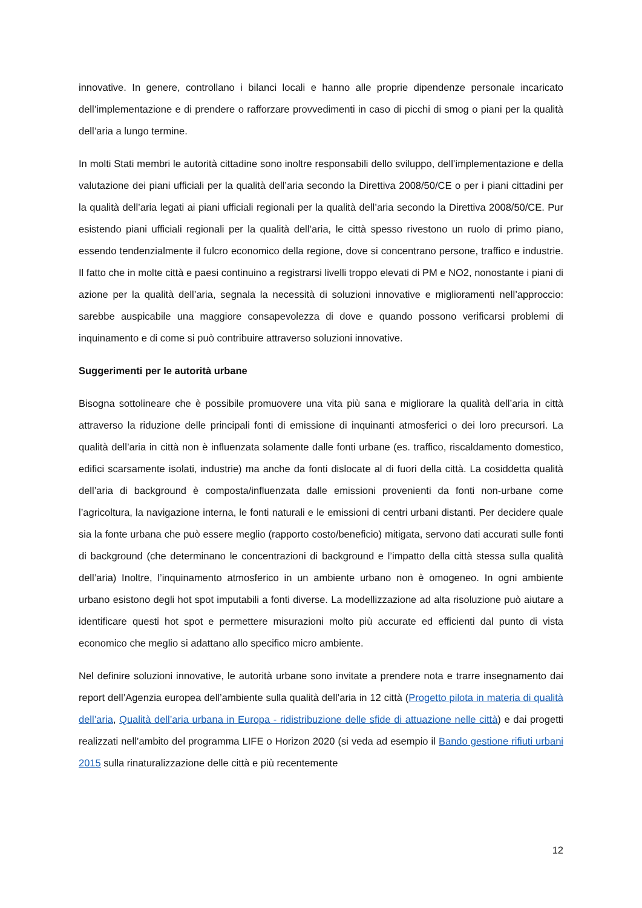innovative. In genere, controllano i bilanci locali e hanno alle proprie dipendenze personale incaricato dell’implementazione e di prendere o rafforzare provvedimenti in caso di picchi di smog o piani per la qualità dell’aria a lungo termine.
In molti Stati membri le autorità cittadine sono inoltre responsabili dello sviluppo, dell’implementazione e della valutazione dei piani ufficiali per la qualità dell’aria secondo la Direttiva 2008/50/CE o per i piani cittadini per la qualità dell’aria legati ai piani ufficiali regionali per la qualità dell’aria secondo la Direttiva 2008/50/CE. Pur esistendo piani ufficiali regionali per la qualità dell’aria, le città spesso rivestono un ruolo di primo piano, essendo tendenzialmente il fulcro economico della regione, dove si concentrano persone, traffico e industrie. Il fatto che in molte città e paesi continuino a registrarsi livelli troppo elevati di PM e NO2, nonostante i piani di azione per la qualità dell’aria, segnala la necessità di soluzioni innovative e miglioramenti nell’approccio: sarebbe auspicabile una maggiore consapevolezza di dove e quando possono verificarsi problemi di inquinamento e di come si può contribuire attraverso soluzioni innovative.
Suggerimenti per le autorità urbane
Bisogna sottolineare che è possibile promuovere una vita più sana e migliorare la qualità dell’aria in città attraverso la riduzione delle principali fonti di emissione di inquinanti atmosferici o dei loro precursori. La qualità dell’aria in città non è influenzata solamente dalle fonti urbane (es. traffico, riscaldamento domestico, edifici scarsamente isolati, industrie) ma anche da fonti dislocate al di fuori della città. La cosiddetta qualità dell’aria di background è composta/influenzata dalle emissioni provenienti da fonti non-urbane come l’agricoltura, la navigazione interna, le fonti naturali e le emissioni di centri urbani distanti. Per decidere quale sia la fonte urbana che può essere meglio (rapporto costo/beneficio) mitigata, servono dati accurati sulle fonti di background (che determinano le concentrazioni di background e l’impatto della città stessa sulla qualità dell’aria) Inoltre, l’inquinamento atmosferico in un ambiente urbano non è omogeneo. In ogni ambiente urbano esistono degli hot spot imputabili a fonti diverse. La modellizzazione ad alta risoluzione può aiutare a identificare questi hot spot e permettere misurazioni molto più accurate ed efficienti dal punto di vista economico che meglio si adattano allo specifico micro ambiente.
Nel definire soluzioni innovative, le autorità urbane sono invitate a prendere nota e trarre insegnamento dai report dell’Agenzia europea dell’ambiente sulla qualità dell’aria in 12 città (Progetto pilota in materia di qualità dell’aria, Qualità dell’aria urbana in Europa - ridistribuzione delle sfide di attuazione nelle città) e dai progetti realizzati nell’ambito del programma LIFE o Horizon 2020 (si veda ad esempio il Bando gestione rifiuti urbani 2015 sulla rinaturalizzazione delle città e più recentemente
12